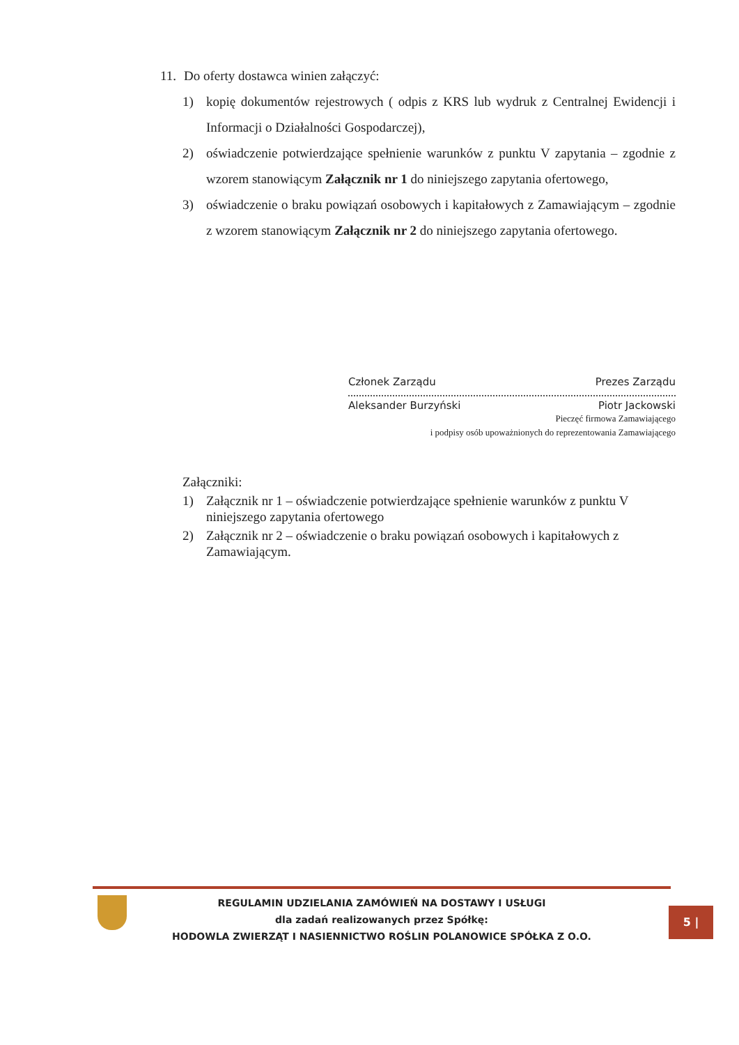11. Do oferty dostawca winien załączyć:
1) kopię dokumentów rejestrowych ( odpis z KRS lub wydruk z Centralnej Ewidencji i Informacji o Działalności Gospodarczej),
2) oświadczenie potwierdzające spełnienie warunków z punktu V zapytania – zgodnie z wzorem stanowiącym Załącznik nr 1 do niniejszego zapytania ofertowego,
3) oświadczenie o braku powiązań osobowych i kapitałowych z Zamawiającym – zgodnie z wzorem stanowiącym Załącznik nr 2 do niniejszego zapytania ofertowego.
Członek Zarządu Prezes Zarządu
Aleksander Burzyński Piotr Jackowski
Pieczęć firmowa Zamawiającego
i podpisy osób upoważnionych do reprezentowania Zamawiającego
Załączniki:
1) Załącznik nr 1 – oświadczenie potwierdzające spełnienie warunków z punktu V niniejszego zapytania ofertowego
2) Załącznik nr 2 – oświadczenie o braku powiązań osobowych i kapitałowych z Zamawiającym.
REGULAMIN UDZIELANIA ZAMÓWIEŃ NA DOSTAWY I USŁUGI
dla zadań realizowanych przez Spółkę:
HODOWLA ZWIERZĄT I NASIENNICTWO ROŚLIN POLANOWICE SPÓŁKA Z O.O.
5 |